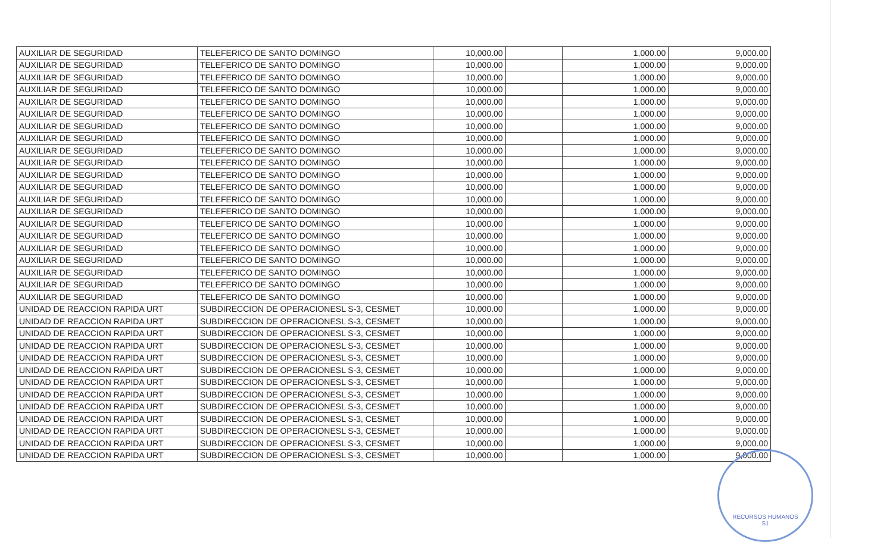| AUXILIAR DE SEGURIDAD | TELEFERICO DE SANTO DOMINGO | 10,000.00 | | 1,000.00 | 9,000.00 |
| AUXILIAR DE SEGURIDAD | TELEFERICO DE SANTO DOMINGO | 10,000.00 | | 1,000.00 | 9,000.00 |
| AUXILIAR DE SEGURIDAD | TELEFERICO DE SANTO DOMINGO | 10,000.00 | | 1,000.00 | 9,000.00 |
| AUXILIAR DE SEGURIDAD | TELEFERICO DE SANTO DOMINGO | 10,000.00 | | 1,000.00 | 9,000.00 |
| AUXILIAR DE SEGURIDAD | TELEFERICO DE SANTO DOMINGO | 10,000.00 | | 1,000.00 | 9,000.00 |
| AUXILIAR DE SEGURIDAD | TELEFERICO DE SANTO DOMINGO | 10,000.00 | | 1,000.00 | 9,000.00 |
| AUXILIAR DE SEGURIDAD | TELEFERICO DE SANTO DOMINGO | 10,000.00 | | 1,000.00 | 9,000.00 |
| AUXILIAR DE SEGURIDAD | TELEFERICO DE SANTO DOMINGO | 10,000.00 | | 1,000.00 | 9,000.00 |
| AUXILIAR DE SEGURIDAD | TELEFERICO DE SANTO DOMINGO | 10,000.00 | | 1,000.00 | 9,000.00 |
| AUXILIAR DE SEGURIDAD | TELEFERICO DE SANTO DOMINGO | 10,000.00 | | 1,000.00 | 9,000.00 |
| AUXILIAR DE SEGURIDAD | TELEFERICO DE SANTO DOMINGO | 10,000.00 | | 1,000.00 | 9,000.00 |
| AUXILIAR DE SEGURIDAD | TELEFERICO DE SANTO DOMINGO | 10,000.00 | | 1,000.00 | 9,000.00 |
| AUXILIAR DE SEGURIDAD | TELEFERICO DE SANTO DOMINGO | 10,000.00 | | 1,000.00 | 9,000.00 |
| AUXILIAR DE SEGURIDAD | TELEFERICO DE SANTO DOMINGO | 10,000.00 | | 1,000.00 | 9,000.00 |
| AUXILIAR DE SEGURIDAD | TELEFERICO DE SANTO DOMINGO | 10,000.00 | | 1,000.00 | 9,000.00 |
| AUXILIAR DE SEGURIDAD | TELEFERICO DE SANTO DOMINGO | 10,000.00 | | 1,000.00 | 9,000.00 |
| AUXILIAR DE SEGURIDAD | TELEFERICO DE SANTO DOMINGO | 10,000.00 | | 1,000.00 | 9,000.00 |
| AUXILIAR DE SEGURIDAD | TELEFERICO DE SANTO DOMINGO | 10,000.00 | | 1,000.00 | 9,000.00 |
| AUXILIAR DE SEGURIDAD | TELEFERICO DE SANTO DOMINGO | 10,000.00 | | 1,000.00 | 9,000.00 |
| AUXILIAR DE SEGURIDAD | TELEFERICO DE SANTO DOMINGO | 10,000.00 | | 1,000.00 | 9,000.00 |
| AUXILIAR DE SEGURIDAD | TELEFERICO DE SANTO DOMINGO | 10,000.00 | | 1,000.00 | 9,000.00 |
| UNIDAD DE REACCION RAPIDA URT | SUBDIRECCION DE OPERACIONESL S-3, CESMET | 10,000.00 | | 1,000.00 | 9,000.00 |
| UNIDAD DE REACCION RAPIDA URT | SUBDIRECCION DE OPERACIONESL S-3, CESMET | 10,000.00 | | 1,000.00 | 9,000.00 |
| UNIDAD DE REACCION RAPIDA URT | SUBDIRECCION DE OPERACIONESL S-3, CESMET | 10,000.00 | | 1,000.00 | 9,000.00 |
| UNIDAD DE REACCION RAPIDA URT | SUBDIRECCION DE OPERACIONESL S-3, CESMET | 10,000.00 | | 1,000.00 | 9,000.00 |
| UNIDAD DE REACCION RAPIDA URT | SUBDIRECCION DE OPERACIONESL S-3, CESMET | 10,000.00 | | 1,000.00 | 9,000.00 |
| UNIDAD DE REACCION RAPIDA URT | SUBDIRECCION DE OPERACIONESL S-3, CESMET | 10,000.00 | | 1,000.00 | 9,000.00 |
| UNIDAD DE REACCION RAPIDA URT | SUBDIRECCION DE OPERACIONESL S-3, CESMET | 10,000.00 | | 1,000.00 | 9,000.00 |
| UNIDAD DE REACCION RAPIDA URT | SUBDIRECCION DE OPERACIONESL S-3, CESMET | 10,000.00 | | 1,000.00 | 9,000.00 |
| UNIDAD DE REACCION RAPIDA URT | SUBDIRECCION DE OPERACIONESL S-3, CESMET | 10,000.00 | | 1,000.00 | 9,000.00 |
| UNIDAD DE REACCION RAPIDA URT | SUBDIRECCION DE OPERACIONESL S-3, CESMET | 10,000.00 | | 1,000.00 | 9,000.00 |
| UNIDAD DE REACCION RAPIDA URT | SUBDIRECCION DE OPERACIONESL S-3, CESMET | 10,000.00 | | 1,000.00 | 9,000.00 |
| UNIDAD DE REACCION RAPIDA URT | SUBDIRECCION DE OPERACIONESL S-3, CESMET | 10,000.00 | | 1,000.00 | 9,000.00 |
| UNIDAD DE REACCION RAPIDA URT | SUBDIRECCION DE OPERACIONESL S-3, CESMET | 10,000.00 | | 1,000.00 | 9,000.00 |
RECURSOS HUMANOS
S1